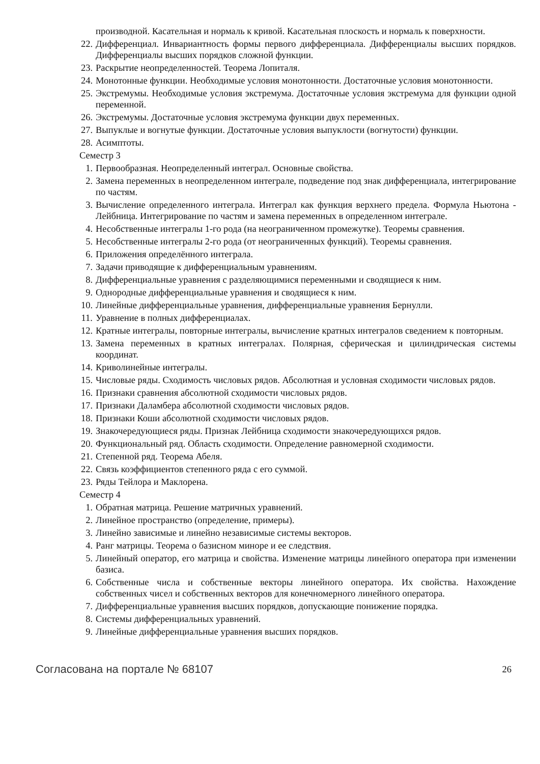производной. Касательная и нормаль к кривой. Касательная плоскость и нормаль к поверхности.
22. Дифференциал. Инвариантность формы первого дифференциала. Дифференциалы высших порядков. Дифференциалы высших порядков сложной функции.
23. Раскрытие неопределенностей. Теорема Лопиталя.
24. Монотонные функции. Необходимые условия монотонности. Достаточные условия монотонности.
25. Экстремумы. Необходимые условия экстремума. Достаточные условия экстремума для функции одной переменной.
26. Экстремумы. Достаточные условия экстремума функции двух переменных.
27. Выпуклые и вогнутые функции. Достаточные условия выпуклости (вогнутости) функции.
28. Асимптоты.
Семестр 3
1. Первообразная. Неопределенный интеграл. Основные свойства.
2. Замена переменных в неопределенном интеграле, подведение под знак дифференциала, интегрирование по частям.
3. Вычисление определенного интеграла. Интеграл как функция верхнего предела. Формула Ньютона - Лейбница. Интегрирование по частям и замена переменных в определенном интеграле.
4. Несобственные интегралы 1-го рода (на неограниченном промежутке). Теоремы сравнения.
5. Несобственные интегралы 2-го рода (от неограниченных функций). Теоремы сравнения.
6. Приложения определённого интеграла.
7. Задачи приводящие к дифференциальным уравнениям.
8. Дифференциальные уравнения с разделяющимися переменными и сводящиеся к ним.
9. Однородные дифференциальные уравнения и сводящиеся к ним.
10. Линейные дифференциальные уравнения, дифференциальные уравнения Бернулли.
11. Уравнение в полных дифференциалах.
12. Кратные интегралы, повторные интегралы, вычисление кратных интегралов сведением к повторным.
13. Замена переменных в кратных интегралах. Полярная, сферическая и цилиндрическая системы координат.
14. Криволинейные интегралы.
15. Числовые ряды. Сходимость числовых рядов. Абсолютная и условная сходимости числовых рядов.
16. Признаки сравнения абсолютной сходимости числовых рядов.
17. Признаки Даламбера абсолютной сходимости числовых рядов.
18. Признаки Коши абсолютной сходимости числовых рядов.
19. Знакочередующиеся ряды. Признак Лейбница сходимости знакочередующихся рядов.
20. Функциональный ряд. Область сходимости. Определение равномерной сходимости.
21. Степенной ряд. Теорема Абеля.
22. Связь коэффициентов степенного ряда с его суммой.
23. Ряды Тейлора и Маклорена.
Семестр 4
1. Обратная матрица. Решение матричных уравнений.
2. Линейное пространство (определение, примеры).
3. Линейно зависимые и линейно независимые системы векторов.
4. Ранг матрицы. Теорема о базисном миноре и ее следствия.
5. Линейный оператор, его матрица и свойства. Изменение матрицы линейного оператора при изменении базиса.
6. Собственные числа и собственные векторы линейного оператора. Их свойства. Нахождение собственных чисел и собственных векторов для конечномерного линейного оператора.
7. Дифференциальные уравнения высших порядков, допускающие понижение порядка.
8. Системы дифференциальных уравнений.
9. Линейные дифференциальные уравнения высших порядков.
Согласована на портале № 68107 26